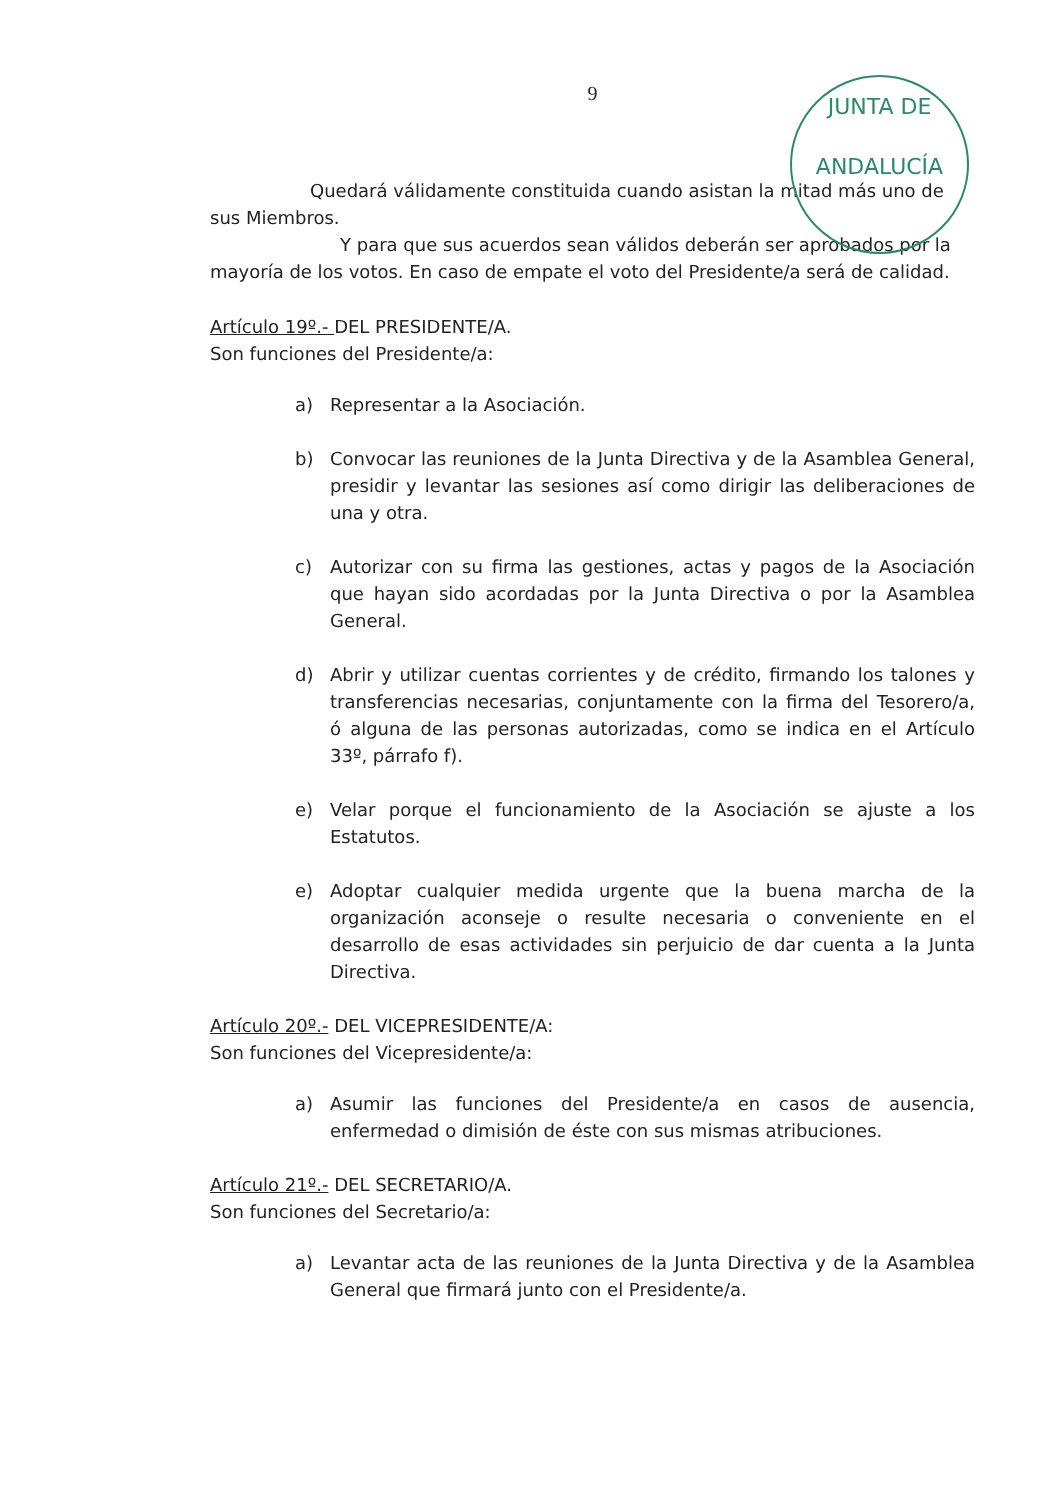JUNTA DE ANDALUCÍA
9
Quedará válidamente constituida cuando asistan la mitad más uno de sus Miembros.
Y para que sus acuerdos sean válidos deberán ser aprobados por la mayoría de los votos. En caso de empate el voto del Presidente/a será de calidad.
Artículo 19º.- DEL PRESIDENTE/A.
Son funciones del Presidente/a:
a) Representar a la Asociación.
b) Convocar las reuniones de la Junta Directiva y de la Asamblea General, presidir y levantar las sesiones así como dirigir las deliberaciones de una y otra.
c) Autorizar con su firma las gestiones, actas y pagos de la Asociación que hayan sido acordadas por la Junta Directiva o por la Asamblea General.
d) Abrir y utilizar cuentas corrientes y de crédito, firmando los talones y transferencias necesarias, conjuntamente con la firma del Tesorero/a, ó alguna de las personas autorizadas, como se indica en el Artículo 33º, párrafo f).
e) Velar porque el funcionamiento de la Asociación se ajuste a los Estatutos.
e) Adoptar cualquier medida urgente que la buena marcha de la organización aconseje o resulte necesaria o conveniente en el desarrollo de esas actividades sin perjuicio de dar cuenta a la Junta Directiva.
Artículo 20º.- DEL VICEPRESIDENTE/A:
Son funciones del Vicepresidente/a:
a) Asumir las funciones del Presidente/a en casos de ausencia, enfermedad o dimisión de éste con sus mismas atribuciones.
Artículo 21º.- DEL SECRETARIO/A.
Son funciones del Secretario/a:
a) Levantar acta de las reuniones de la Junta Directiva y de la Asamblea General que firmará junto con el Presidente/a.